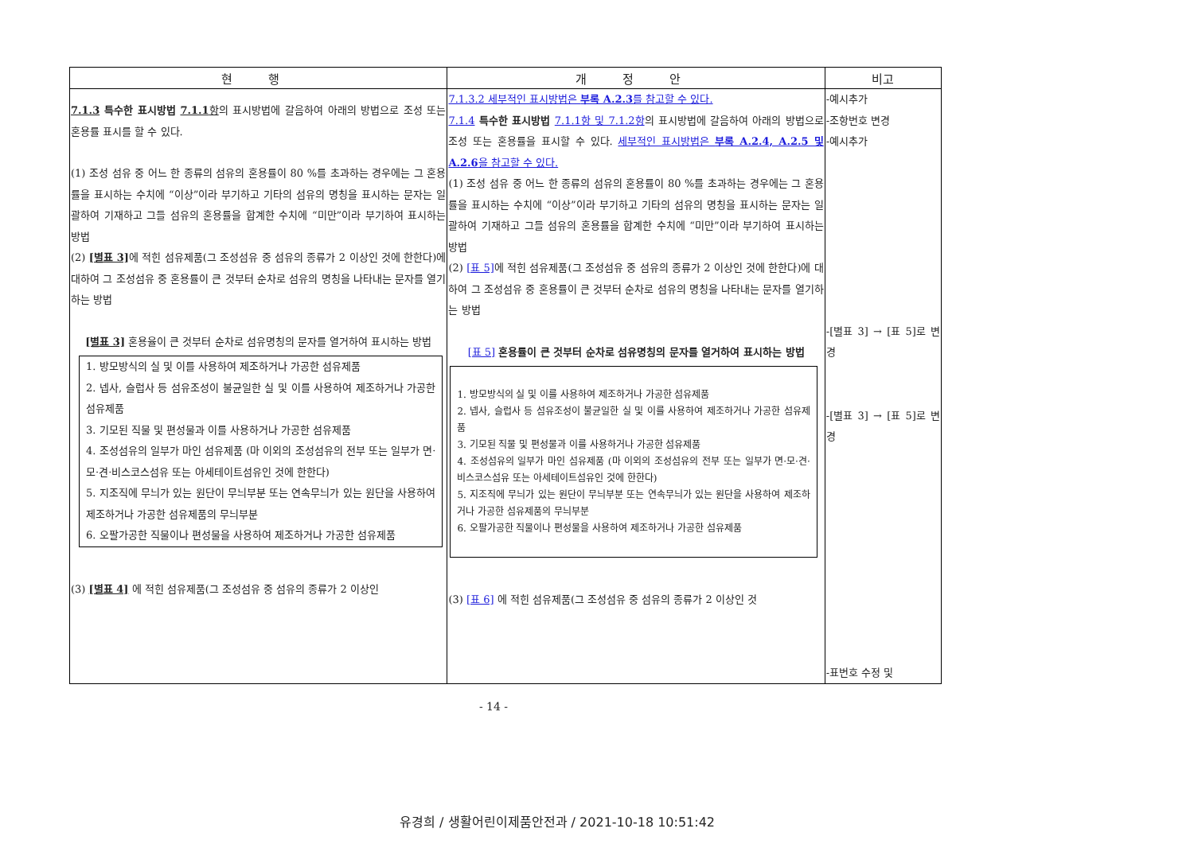| 현 행 | 개 정 안 | 비고 |
| --- | --- | --- |
| 7.1.3 특수한 표시방법 7.1.1 항 의 표시방법에 갈음하여 아래의 방법으로 조성 또는 혼용률 표시를 할 수 있다. (1) 조성 섬유 중 어느 한 종류의 섬유의 혼용률이 80 %를 초과하는 경우에는 그 혼용률을 표시하는 수치에 “이상”이라 부기하고 기타의 섬유의 명칭을 표시하는 문자는 일괄하여 기재하고 그들 섬유의 혼용률을 합계한 수치에 “미만”이라 부기하여 표시하는 방법 (2) [별표 3] 에 적힌 섬유제품(그 조성섬유 중 섬유의 종류가 2 이상인 것에 한한다)에 대하여 그 조성섬유 중 혼용률이 큰 것부터 순차로 섬유의 명칭을 나타내는 문자를 열기하는 방법 [별표 3] 혼용율이 큰 것부터 순차로 섬유명칭의 문자를 열거하여 표시하는 방법 1. 방모방식의 실 및 이를 사용하여 제조하거나 가공한 섬유제품 2. 넵사, 슬럽사 등 섬유조성이 불균일한 실 및 이를 사용하여 제조하거나 가공한 섬유제품 3. 기모된 직물 및 편성물과 이를 사용하거나 가공한 섬유제품 4. 조성섬유의 일부가 마인 섬유제품 (마 이외의 조성섬유의 전부 또는 일부가 면·모·견·비스코스섬유 또는 아세테이트섬유인 것에 한한다) 5. 지조직에 무늬가 있는 원단이 무늬부분 또는 연속무늬가 있는 원단을 사용하여 제조하거나 가공한 섬유제품의 무늬부분 6. 오팔가공한 직물이나 편성물을 사용하여 제조하거나 가공한 섬유제품 (3) [별표 4] 에 적힌 섬유제품(그 조성섬유 중 섬유의 종류가 2 이상인 | 7.1.3.2 세부적인 표시방법은 부록 A.2.3 를 참고할 수 있다. 7.1.4 특수한 표시방법 7.1.1항 및 7.1.2항 의 표시방법에 갈음하여 아래의 방법으로 조성 또는 혼용률을 표시할 수 있다. 세부적인 표시방법은 부록 A.2.4, A.2.5 및 A.2.6 을 참고할 수 있다. (1) 조성 섬유 중 어느 한 종류의 섬유의 혼용률이 80 %를 초과하는 경우에는 그 혼용률을 표시하는 수치에 “이상”이라 부기하고 기타의 섬유의 명칭을 표시하는 문자는 일괄하여 기재하고 그들 섬유의 혼용률을 합계한 수치에 “미만”이라 부기하여 표시하는 방법 (2) [표 5] 에 적힌 섬유제품(그 조성섬유 중 섬유의 종류가 2 이상인 것에 한한다)에 대하여 그 조성섬유 중 혼용률이 큰 것부터 순차로 섬유의 명칭을 나타내는 문자를 열기하는 방법 [표 5] 혼용률이 큰 것부터 순차로 섬유명칭의 문자를 열거하여 표시하는 방법 1. 방모방식의 실 및 이를 사용하여 제조하거나 가공한 섬유제품 2. 넵사, 슬럽사 등 섬유조성이 불균일한 실 및 이를 사용하여 제조하거나 가공한 섬유제품 3. 기모된 직물 및 편성물과 이를 사용하거나 가공한 섬유제품 4. 조성섬유의 일부가 마인 섬유제품 (마 이외의 조성섬유의 전부 또는 일부가 면·모·견·비스코스섬유 또는 아세테이트섬유인 것에 한한다) 5. 지조직에 무늬가 있는 원단이 무늬부분 또는 연속무늬가 있는 원단을 사용하여 제조하거나 가공한 섬유제품의 무늬부분 6. 오팔가공한 직물이나 편성물을 사용하여 제조하거나 가공한 섬유제품 (3) [표 6] 에 적힌 섬유제품(그 조성섬유 중 섬유의 종류가 2 이상인 것 | -예시추가 -조항번호 변경 -예시추가 -[별표 3] → [표 5]로 변경 -[별표 3] → [표 5]로 변경 -표번호 수정 및 |
- 14 -
유경희 / 생활어린이제품안전과 / 2021-10-18 10:51:42